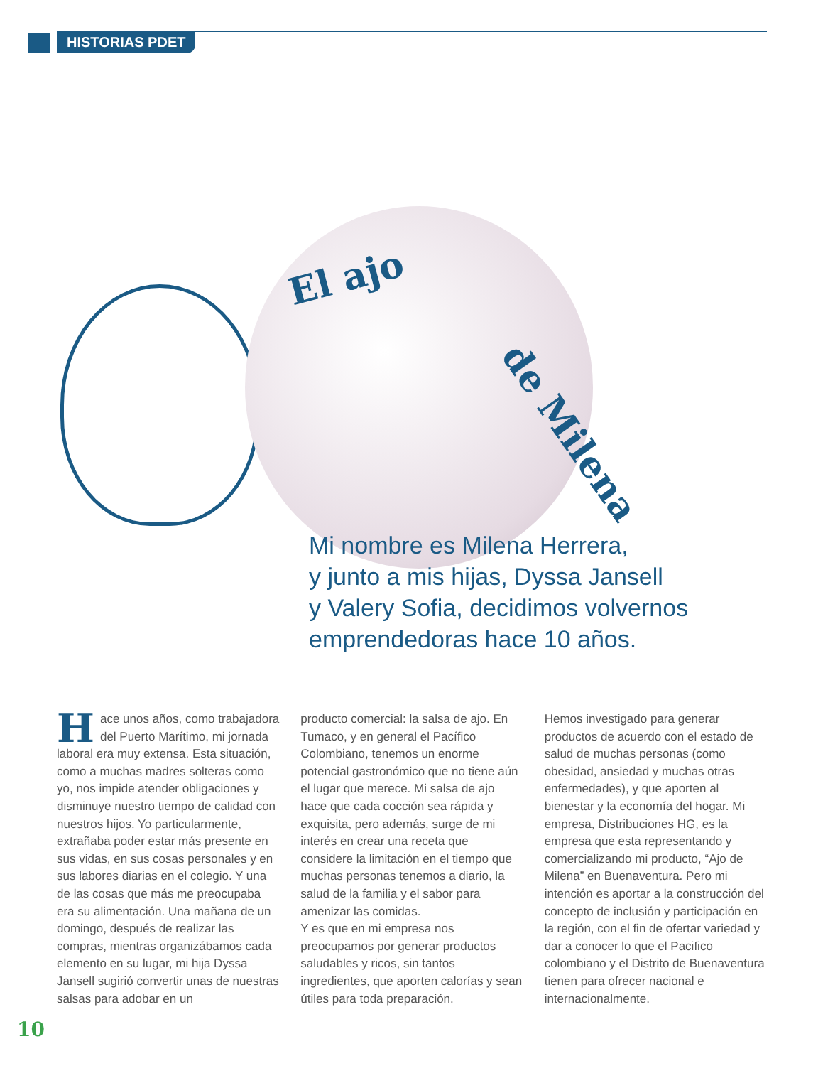HISTORIAS PDET
El ajo
de Milena
Mi nombre es Milena Herrera,
y junto a mis hijas, Dyssa Jansell
y Valery Sofia, decidimos volvernos
emprendedoras hace 10 años.
Hace unos años, como trabajadora del Puerto Marítimo, mi jornada laboral era muy extensa. Esta situación, como a muchas madres solteras como yo, nos impide atender obligaciones y disminuye nuestro tiempo de calidad con nuestros hijos. Yo particularmente, extrañaba poder estar más presente en sus vidas, en sus cosas personales y en sus labores diarias en el colegio. Y una de las cosas que más me preocupaba era su alimentación. Una mañana de un domingo, después de realizar las compras, mientras organizábamos cada elemento en su lugar, mi hija Dyssa Jansell sugirió convertir unas de nuestras salsas para adobar en un
producto comercial: la salsa de ajo. En Tumaco, y en general el Pacífico Colombiano, tenemos un enorme potencial gastronómico que no tiene aún el lugar que merece. Mi salsa de ajo hace que cada cocción sea rápida y exquisita, pero además, surge de mi interés en crear una receta que considere la limitación en el tiempo que muchas personas tenemos a diario, la salud de la familia y el sabor para amenizar las comidas.
Y es que en mi empresa nos preocupamos por generar productos saludables y ricos, sin tantos ingredientes, que aporten calorías y sean útiles para toda preparación.
Hemos investigado para generar productos de acuerdo con el estado de salud de muchas personas (como obesidad, ansiedad y muchas otras enfermedades), y que aporten al bienestar y la economía del hogar. Mi empresa, Distribuciones HG, es la empresa que esta representando y comercializando mi producto, “Ajo de Milena” en Buenaventura. Pero mi intención es aportar a la construcción del concepto de inclusión y participación en la región, con el fin de ofertar variedad y dar a conocer lo que el Pacifico colombiano y el Distrito de Buenaventura tienen para ofrecer nacional e internacionalmente.
10